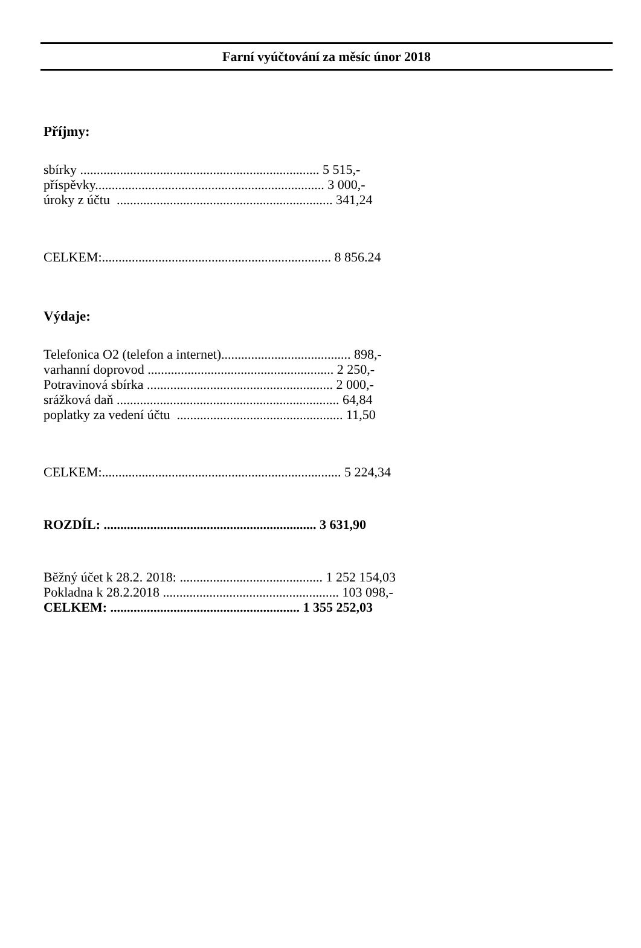Farní vyúčtování za měsíc únor 2018
Příjmy:
sbírky ........................................................................ 5 515,-
příspěvky..................................................................... 3 000,-
úroky z účtu ................................................................. 341,24
CELKEM:..................................................................... 8 856.24
Výdaje:
Telefonica O2 (telefon a internet)....................................... 898,-
varhanní doprovod ........................................................ 2 250,-
Potravinová sbírka ........................................................ 2 000,-
srážková daň ................................................................... 64,84
poplatky za vedení účtu .................................................. 11,50
CELKEM:........................................................................ 5 224,34
ROZDÍL: ................................................................ 3 631,90
Běžný účet k 28.2. 2018: ........................................... 1 252 154,03
Pokladna k 28.2.2018 ..................................................... 103 098,-
CELKEM: ......................................................... 1 355 252,03